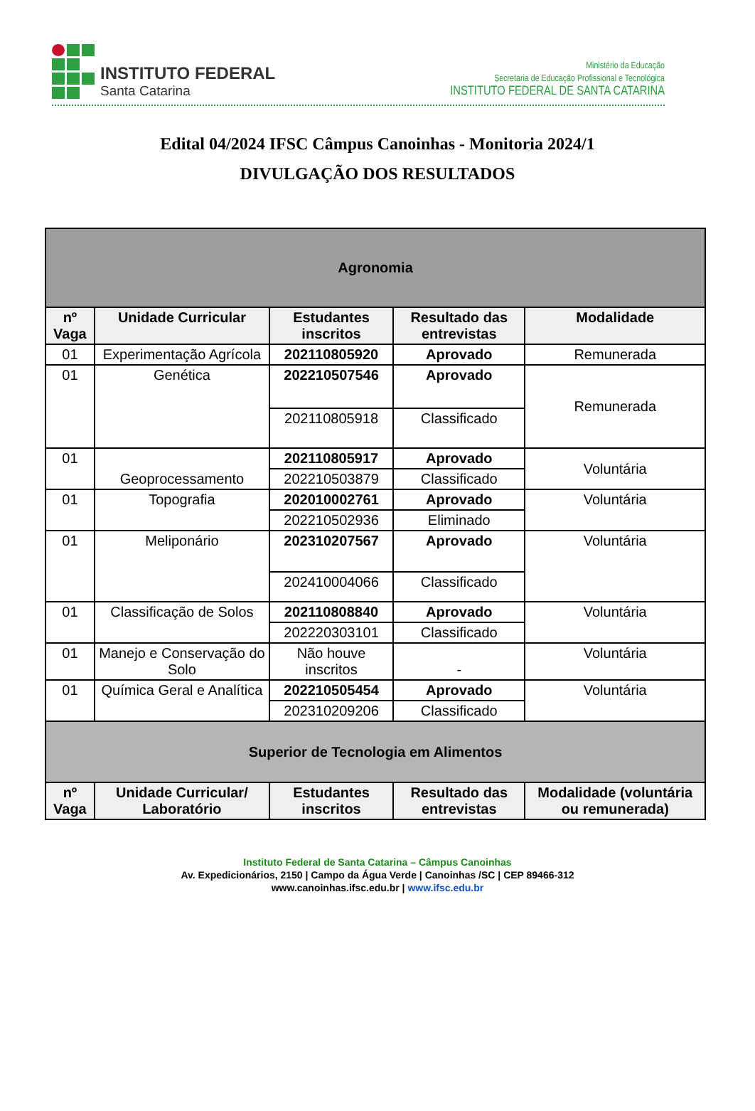INSTITUTO FEDERAL
Santa Catarina
Ministério da Educação
Secretaria de Educação Profissional e Tecnológica
INSTITUTO FEDERAL DE SANTA CATARINA
Edital 04/2024 IFSC Câmpus Canoinhas - Monitoria 2024/1
DIVULGAÇÃO DOS RESULTADOS
| Agronomia | | | | |
| --- | --- | --- | --- | --- |
| nº Vaga | Unidade Curricular | Estudantes inscritos | Resultado das entrevistas | Modalidade |
| 01 | Experimentação Agrícola | 202110805920 | Aprovado | Remunerada |
| 01 | Genética | 202210507546 | Aprovado | Remunerada |
| | | 202110805918 | Classificado | |
| 01 | Geoprocessamento | 202110805917 | Aprovado | Voluntária |
| | | 202210503879 | Classificado | |
| 01 | Topografia | 202010002761 | Aprovado | Voluntária |
| | | 202210502936 | Eliminado | |
| 01 | Meliponário | 202310207567 | Aprovado | Voluntária |
| | | 202410004066 | Classificado | |
| 01 | Classificação de Solos | 202110808840 | Aprovado | Voluntária |
| | | 202220303101 | Classificado | |
| 01 | Manejo e Conservação do Solo | Não houve inscritos | - | Voluntária |
| 01 | Química Geral e Analítica | 202210505454 | Aprovado | Voluntária |
| | | 202310209206 | Classificado | |
| Superior de Tecnologia em Alimentos | | | | |
| nº Vaga | Unidade Curricular/ Laboratório | Estudantes inscritos | Resultado das entrevistas | Modalidade (voluntária ou remunerada) |
Instituto Federal de Santa Catarina – Câmpus Canoinhas
Av. Expedicionários, 2150 | Campo da Água Verde | Canoinhas /SC | CEP 89466-312
www.canoinhas.ifsc.edu.br | www.ifsc.edu.br